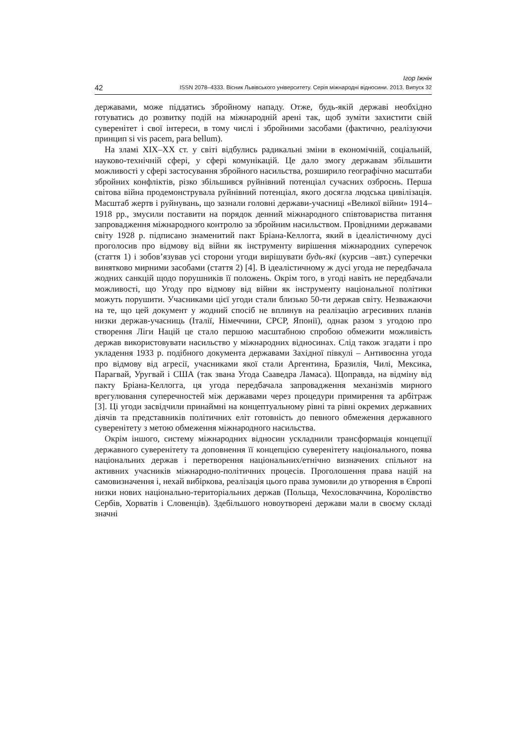Ігор Іжнін
42 ISSN 2078–4333. Вісник Львівського університету. Серія міжнародні відносини. 2013. Випуск 32
державами, може піддатись збройному нападу. Отже, будь-якій державі необхідно готуватись до розвитку подій на міжнародній арені так, щоб зуміти захистити свій суверенітет і свої інтереси, в тому числі і збройними засобами (фактично, реалізуючи принцип si vis pacem, para bellum).
На зламі XIX–XX ст. у світі відбулись радикальні зміни в економічній, соціальній, науково-технічній сфері, у сфері комунікацій. Це дало змогу державам збільшити можливості у сфері застосування збройного насильства, розширило географічно масштаби збройних конфліктів, різко збільшився руйнівний потенціал сучасних озброєнь. Перша світова війна продемонструвала руйнівний потенціал, якого досягла людська цивілізація. Масштаб жертв і руйнувань, що зазнали головні держави-учасниці «Великої війни» 1914–1918 рр., змусили поставити на порядок денний міжнародного співтовариства питання запровадження міжнародного контролю за збройним насильством. Провідними державами світу 1928 р. підписано знаменитий пакт Бріана-Келлогга, який в ідеалістичному дусі проголосив про відмову від війни як інструменту вирішення міжнародних суперечок (стаття 1) і зобов’язував усі сторони угоди вирішувати будь-які (курсив –авт.) суперечки винятково мирними засобами (стаття 2) [4]. В ідеалістичному ж дусі угода не передбачала жодних санкцій щодо порушників її положень. Окрім того, в угоді навіть не передбачали можливості, що Угоду про відмову від війни як інструменту національної політики можуть порушити. Учасниками цієї угоди стали близько 50-ти держав світу. Незважаючи на те, що цей документ у жодний спосіб не вплинув на реалізацію агресивних планів низки держав-учасниць (Італії, Німеччини, СРСР, Японії), однак разом з угодою про створення Ліги Націй це стало першою масштабною спробою обмежити можливість держав використовувати насильство у міжнародних відносинах. Слід також згадати і про укладення 1933 р. подібного документа державами Західної півкулі – Антивоєнна угода про відмову від агресії, учасниками якої стали Аргентина, Бразилія, Чилі, Мексика, Парагвай, Уругвай і США (так звана Угода Сааведра Ламаса). Щоправда, на відміну від пакту Бріана-Келлогга, ця угода передбачала запровадження механізмів мирного врегулювання суперечностей між державами через процедури примирення та арбітраж [3]. Ці угоди засвідчили принаймні на концептуальному рівні та рівні окремих державних діячів та представників політичних еліт готовність до певного обмеження державного суверенітету з метою обмеження міжнародного насильства.
Окрім іншого, систему міжнародних відносин ускладнили трансформація концепції державного суверенітету та доповнення її концепцією суверенітету національного, поява національних держав і перетворення національних/етнічно визначених спільнот на активних учасників міжнародно-політичних процесів. Проголошення права націй на самовизначення і, нехай вибіркова, реалізація цього права зумовили до утворення в Європі низки нових національно-територіальних держав (Польща, Чехословаччина, Королівство Сербів, Хорватів і Словенців). Здебільшого новоутворені держави мали в своєму складі значні